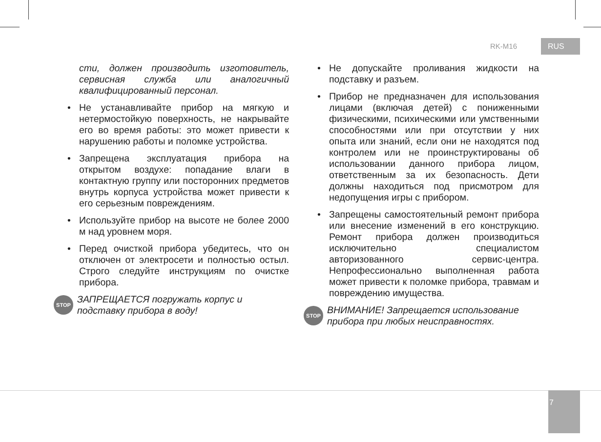RK-M16 RUS
сти, должен производить изготовитель, сервисная служба или аналогичный квалифицированный персонал.
• Не устанавливайте прибор на мягкую и нетермостойкую поверхность, не накрывайте его во время работы: это может привести к нарушению работы и поломке устройства.
• Запрещена эксплуатация прибора на открытом воздухе: попадание влаги в контактную группу или посторонних предметов внутрь корпуса устройства может привести к его серьезным повреждениям.
• Используйте прибор на высоте не более 2000 м над уровнем моря.
• Перед очисткой прибора убедитесь, что он отключен от электросети и полностью остыл. Строго следуйте инструкциям по очистке прибора.
STOP
ЗАПРЕЩАЕТСЯ погружать корпус и подставку прибора в воду!
• Не допускайте проливания жидкости на подставку и разъем.
• Прибор не предназначен для использования лицами (включая детей) с пониженными физическими, психическими или умственными способностями или при отсутствии у них опыта или знаний, если они не находятся под контролем или не проинструктированы об использовании данного прибора лицом, ответственным за их безопасность. Дети должны находиться под присмотром для недопущения игры с прибором.
• Запрещены самостоятельный ремонт прибора или внесение изменений в его конструкцию. Ремонт прибора должен производиться исключительно специалистом авторизованного сервис-центра. Непрофессионально выполненная работа может привести к поломке прибора, травмам и повреждению имущества.
STOP
ВНИМАНИЕ! Запрещается использование прибора при любых неисправностях.
7